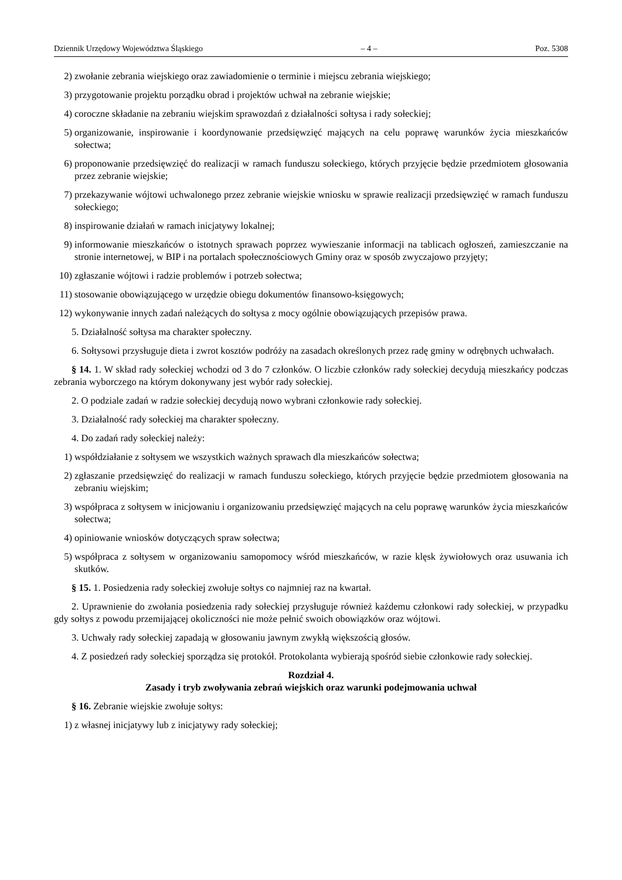Dziennik Urzędowy Województwa Śląskiego – 4 – Poz. 5308
2) zwołanie zebrania wiejskiego oraz zawiadomienie o terminie i miejscu zebrania wiejskiego;
3) przygotowanie projektu porządku obrad i projektów uchwał na zebranie wiejskie;
4) coroczne składanie na zebraniu wiejskim sprawozdań z działalności sołtysa i rady sołeckiej;
5) organizowanie, inspirowanie i koordynowanie przedsięwzięć mających na celu poprawę warunków życia mieszkańców sołectwa;
6) proponowanie przedsięwzięć do realizacji w ramach funduszu sołeckiego, których przyjęcie będzie przedmiotem głosowania przez zebranie wiejskie;
7) przekazywanie wójtowi uchwalonego przez zebranie wiejskie wniosku w sprawie realizacji przedsięwzięć w ramach funduszu sołeckiego;
8) inspirowanie działań w ramach inicjatywy lokalnej;
9) informowanie mieszkańców o istotnych sprawach poprzez wywieszanie informacji na tablicach ogłoszeń, zamieszczanie na stronie internetowej, w BIP i na portalach społecznościowych Gminy oraz w sposób zwyczajowo przyjęty;
10) zgłaszanie wójtowi i radzie problemów i potrzeb sołectwa;
11) stosowanie obowiązującego w urzędzie obiegu dokumentów finansowo-księgowych;
12) wykonywanie innych zadań należących do sołtysa z mocy ogólnie obowiązujących przepisów prawa.
5. Działalność sołtysa ma charakter społeczny.
6. Sołtysowi przysługuje dieta i zwrot kosztów podróży na zasadach określonych przez radę gminy w odrębnych uchwałach.
§ 14. 1. W skład rady sołeckiej wchodzi od 3 do 7 członków. O liczbie członków rady sołeckiej decydują mieszkańcy podczas zebrania wyborczego na którym dokonywany jest wybór rady sołeckiej.
2. O podziale zadań w radzie sołeckiej decydują nowo wybrani członkowie rady sołeckiej.
3. Działalność rady sołeckiej ma charakter społeczny.
4. Do zadań rady sołeckiej należy:
1) współdziałanie z sołtysem we wszystkich ważnych sprawach dla mieszkańców sołectwa;
2) zgłaszanie przedsięwzięć do realizacji w ramach funduszu sołeckiego, których przyjęcie będzie przedmiotem głosowania na zebraniu wiejskim;
3) współpraca z sołtysem w inicjowaniu i organizowaniu przedsięwzięć mających na celu poprawę warunków życia mieszkańców sołectwa;
4) opiniowanie wniosków dotyczących spraw sołectwa;
5) współpraca z sołtysem w organizowaniu samopomocy wśród mieszkańców, w razie klęsk żywiołowych oraz usuwania ich skutków.
§ 15. 1. Posiedzenia rady sołeckiej zwołuje sołtys co najmniej raz na kwartał.
2. Uprawnienie do zwołania posiedzenia rady sołeckiej przysługuje również każdemu członkowi rady sołeckiej, w przypadku gdy sołtys z powodu przemijającej okoliczności nie może pełnić swoich obowiązków oraz wójtowi.
3. Uchwały rady sołeckiej zapadają w głosowaniu jawnym zwykłą większością głosów.
4. Z posiedzeń rady sołeckiej sporządza się protokół. Protokolanta wybierają spośród siebie członkowie rady sołeckiej.
Rozdział 4.
Zasady i tryb zwoływania zebrań wiejskich oraz warunki podejmowania uchwał
§ 16. Zebranie wiejskie zwołuje sołtys:
1) z własnej inicjatywy lub z inicjatywy rady sołeckiej;